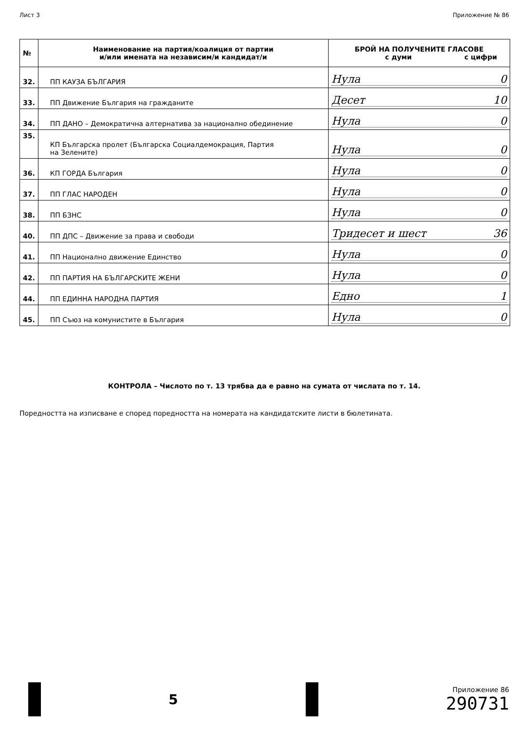Лист 3 Приложение № 86
| № | Наименование на партия/коалиция от партии и/или имената на независим/и кандидат/и | БРОЙ НА ПОЛУЧЕНИТЕ ГЛАСОВЕ с думи с цифри |
| --- | --- | --- |
| 32. | ПП КАУЗА БЪЛГАРИЯ | Нула 0 |
| 33. | ПП Движение България на гражданите | Десет 10 |
| 34. | ПП ДАНО – Демократична алтернатива за национално обединение | Нула 0 |
| 35. | КП Българска пролет (Българска Социалдемокрация, Партия на Зелените) | Нула 0 |
| 36. | КП ГОРДА България | Нула 0 |
| 37. | ПП ГЛАС НАРОДЕН | Нула 0 |
| 38. | ПП БЗНС | Нула 0 |
| 40. | ПП ДПС – Движение за права и свободи | Тридесет и шест 36 |
| 41. | ПП Национално движение Единство | Нула 0 |
| 42. | ПП ПАРТИЯ НА БЪЛГАРСКИТЕ ЖЕНИ | Нула 0 |
| 44. | ПП ЕДИННА НАРОДНА ПАРТИЯ | Едно 1 |
| 45. | ПП Съюз на комунистите в България | Нула 0 |
КОНТРОЛА – Числото по т. 13 трябва да е равно на сумата от числата по т. 14.
Поредността на изписване е според поредността на номерата на кандидатските листи в бюлетината.
5
Приложение 86
290731